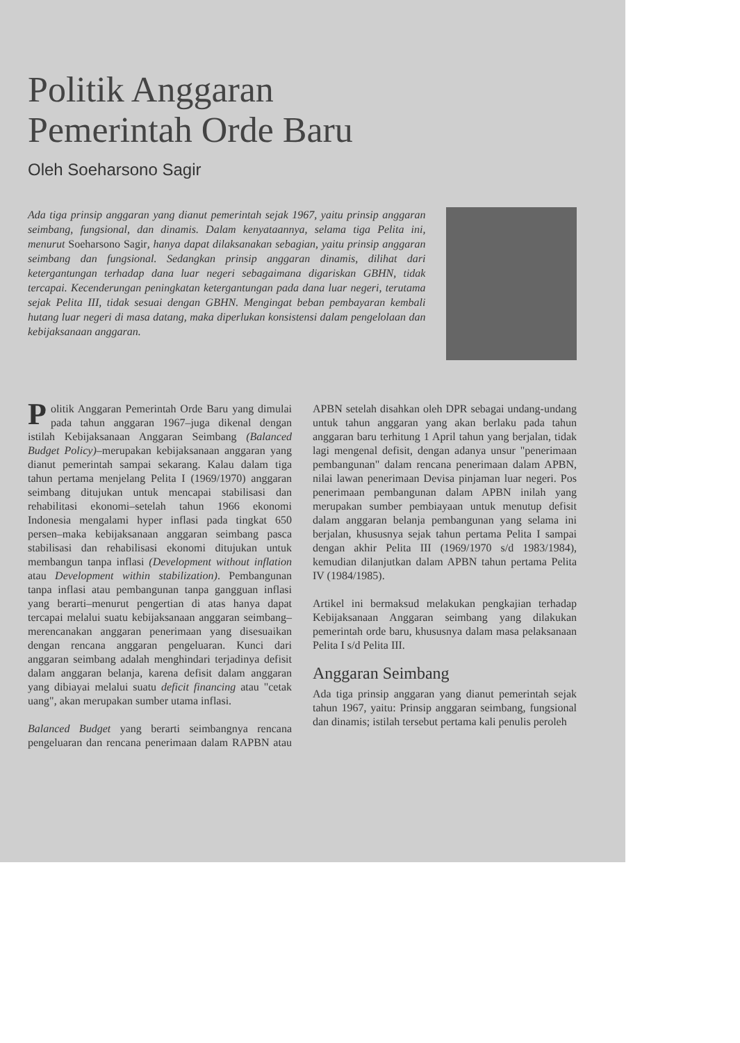Politik Anggaran
Pemerintah Orde Baru
Oleh Soeharsono Sagir
Ada tiga prinsip anggaran yang dianut pemerintah sejak 1967, yaitu prinsip anggaran seimbang, fungsional, dan dinamis. Dalam kenyataannya, selama tiga Pelita ini, menurut Soeharsono Sagir, hanya dapat dilaksanakan sebagian, yaitu prinsip anggaran seimbang dan fungsional. Sedangkan prinsip anggaran dinamis, dilihat dari ketergantungan terhadap dana luar negeri sebagaimana digariskan GBHN, tidak tercapai. Kecenderungan peningkatan ketergantungan pada dana luar negeri, terutama sejak Pelita III, tidak sesuai dengan GBHN. Mengingat beban pembayaran kembali hutang luar negeri di masa datang, maka diperlukan konsistensi dalam pengelolaan dan kebijaksanaan anggaran.
Politik Anggaran Pemerintah Orde Baru yang dimulai pada tahun anggaran 1967–juga dikenal dengan istilah Kebijaksanaan Anggaran Seimbang (Balanced Budget Policy)–merupakan kebijaksanaan anggaran yang dianut pemerintah sampai sekarang. Kalau dalam tiga tahun pertama menjelang Pelita I (1969/1970) anggaran seimbang ditujukan untuk mencapai stabilisasi dan rehabilitasi ekonomi–setelah tahun 1966 ekonomi Indonesia mengalami hyper inflasi pada tingkat 650 persen–maka kebijaksanaan anggaran seimbang pasca stabilisasi dan rehabilisasi ekonomi ditujukan untuk membangun tanpa inflasi (Development without inflation atau Development within stabilization). Pembangunan tanpa inflasi atau pembangunan tanpa gangguan inflasi yang berarti–menurut pengertian di atas hanya dapat tercapai melalui suatu kebijaksanaan anggaran seimbang–merencanakan anggaran penerimaan yang disesuaikan dengan rencana anggaran pengeluaran. Kunci dari anggaran seimbang adalah menghindari terjadinya defisit dalam anggaran belanja, karena defisit dalam anggaran yang dibiayai melalui suatu deficit financing atau "cetak uang", akan merupakan sumber utama inflasi.
Balanced Budget yang berarti seimbangnya rencana pengeluaran dan rencana penerimaan dalam RAPBN atau APBN setelah disahkan oleh DPR sebagai undang-undang untuk tahun anggaran yang akan berlaku pada tahun anggaran baru terhitung 1 April tahun yang berjalan, tidak lagi mengenal defisit, dengan adanya unsur "penerimaan pembangunan" dalam rencana penerimaan dalam APBN, nilai lawan penerimaan Devisa pinjaman luar negeri. Pos penerimaan pembangunan dalam APBN inilah yang merupakan sumber pembiayaan untuk menutup defisit dalam anggaran belanja pembangunan yang selama ini berjalan, khususnya sejak tahun pertama Pelita I sampai dengan akhir Pelita III (1969/1970 s/d 1983/1984), kemudian dilanjutkan dalam APBN tahun pertama Pelita IV (1984/1985).
Artikel ini bermaksud melakukan pengkajian terhadap Kebijaksanaan Anggaran seimbang yang dilakukan pemerintah orde baru, khususnya dalam masa pelaksanaan Pelita I s/d Pelita III.
Anggaran Seimbang
Ada tiga prinsip anggaran yang dianut pemerintah sejak tahun 1967, yaitu: Prinsip anggaran seimbang, fungsional dan dinamis; istilah tersebut pertama kali penulis peroleh